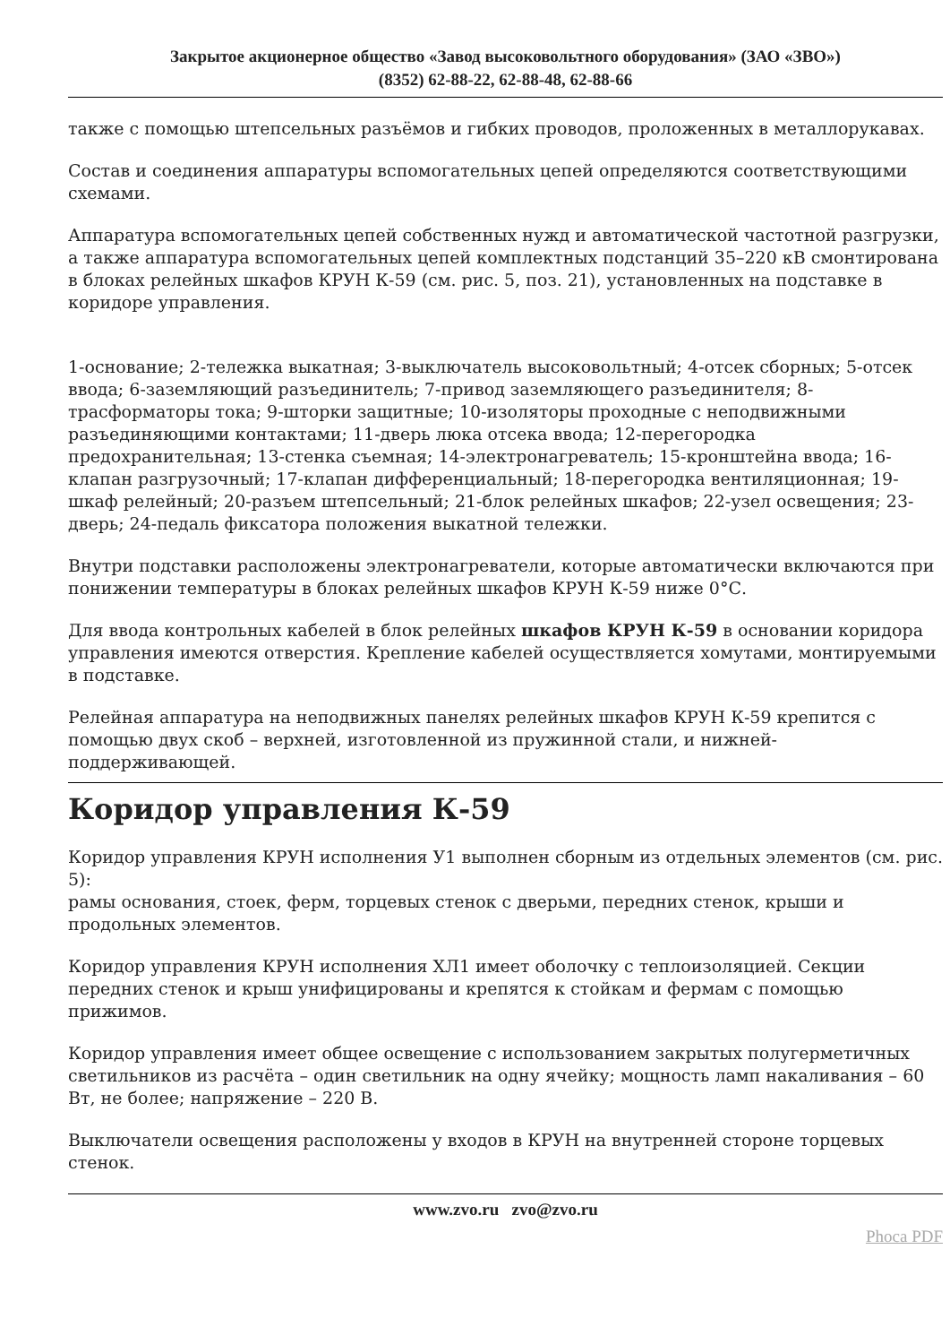Закрытое акционерное общество «Завод высоковольтного оборудования» (ЗАО «ЗВО»)
(8352) 62-88-22, 62-88-48, 62-88-66
также с помощью штепсельных разъёмов и гибких проводов, проложенных в металлорукавах.
Состав и соединения аппаратуры вспомогательных цепей определяются соответствующими схемами.
Аппаратура вспомогательных цепей собственных нужд и автоматической частотной разгрузки, а также аппаратура вспомогательных цепей комплектных подстанций 35–220 кВ смонтирована в блоках релейных шкафов КРУН К-59 (см. рис. 5, поз. 21), установленных на подставке в коридоре управления.
1-основание; 2-тележка выкатная; 3-выключатель высоковольтный; 4-отсек сборных; 5-отсек ввода; 6-заземляющий разъединитель; 7-привод заземляющего разъединителя; 8-трасформаторы тока; 9-шторки защитные; 10-изоляторы проходные с неподвижными разъединяющими контактами; 11-дверь люка отсека ввода; 12-перегородка предохранительная; 13-стенка съемная; 14-электронагреватель; 15-кронштейна ввода; 16-клапан разгрузочный; 17-клапан дифференциальный; 18-перегородка вентиляционная; 19-шкаф релейный; 20-разъем штепсельный; 21-блок релейных шкафов; 22-узел освещения; 23-дверь; 24-педаль фиксатора положения выкатной тележки.
Внутри подставки расположены электронагреватели, которые автоматически включаются при понижении температуры в блоках релейных шкафов КРУН К-59 ниже 0°С.
Для ввода контрольных кабелей в блок релейных шкафов КРУН К-59 в основании коридора управления имеются отверстия. Крепление кабелей осуществляется хомутами, монтируемыми в подставке.
Релейная аппаратура на неподвижных панелях релейных шкафов КРУН К-59 крепится с помощью двух скоб – верхней, изготовленной из пружинной стали, и нижней-поддерживающей.
Коридор управления К-59
Коридор управления КРУН исполнения У1 выполнен сборным из отдельных элементов (см. рис. 5):
рамы основания, стоек, ферм, торцевых стенок с дверьми, передних стенок, крыши и продольных элементов.
Коридор управления КРУН исполнения ХЛ1 имеет оболочку с теплоизоляцией. Секции передних стенок и крыш унифицированы и крепятся к стойкам и фермам с помощью прижимов.
Коридор управления имеет общее освещение с использованием закрытых полугерметичных светильников из расчёта – один светильник на одну ячейку; мощность ламп накаливания – 60 Вт, не более; напряжение – 220 В.
Выключатели освещения расположены у входов в КРУН на внутренней стороне торцевых стенок.
www.zvo.ru zvo@zvo.ru
Phoca PDF